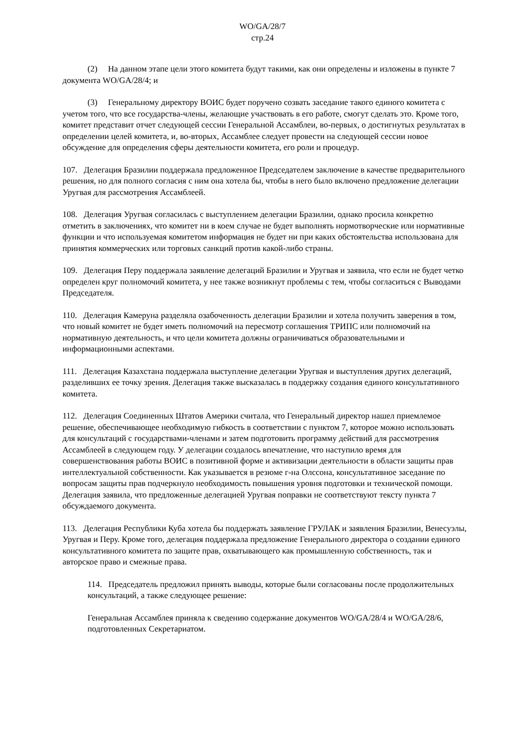WO/GA/28/7
стр.24
(2) На данном этапе цели этого комитета будут такими, как они определены и изложены в пункте 7 документа WO/GA/28/4; и
(3) Генеральному директору ВОИС будет поручено созвать заседание такого единого комитета с учетом того, что все государства-члены, желающие участвовать в его работе, смогут сделать это. Кроме того, комитет представит отчет следующей сессии Генеральной Ассамблеи, во-первых, о достигнутых результатах в определении целей комитета, и, во-вторых, Ассамблее следует провести на следующей сессии новое обсуждение для определения сферы деятельности комитета, его роли и процедур.
107. Делегация Бразилии поддержала предложенное Председателем заключение в качестве предварительного решения, но для полного согласия с ним она хотела бы, чтобы в него было включено предложение делегации Уругвая для рассмотрения Ассамблеей.
108. Делегация Уругвая согласилась с выступлением делегации Бразилии, однако просила конкретно отметить в заключениях, что комитет ни в коем случае не будет выполнять нормотворческие или нормативные функции и что используемая комитетом информация не будет ни при каких обстоятельства использована для принятия коммерческих или торговых санкций против какой-либо страны.
109. Делегация Перу поддержала заявление делегаций Бразилии и Уругвая и заявила, что если не будет четко определен круг полномочий комитета, у нее также возникнут проблемы с тем, чтобы согласиться с Выводами Председателя.
110. Делегация Камеруна разделяла озабоченность делегации Бразилии и хотела получить заверения в том, что новый комитет не будет иметь полномочий на пересмотр соглашения ТРИПС или полномочий на нормативную деятельность, и что цели комитета должны ограничиваться образовательными и информационными аспектами.
111. Делегация Казахстана поддержала выступление делегации Уругвая и выступления других делегаций, разделивших ее точку зрения. Делегация также высказалась в поддержку создания единого консультативного комитета.
112. Делегация Соединенных Штатов Америки считала, что Генеральный директор нашел приемлемое решение, обеспечивающее необходимую гибкость в соответствии с пунктом 7, которое можно использовать для консультаций с государствами-членами и затем подготовить программу действий для рассмотрения Ассамблеей в следующем году. У делегации создалось впечатление, что наступило время для совершенствования работы ВОИС в позитивной форме и активизации деятельности в области защиты прав интеллектуальной собственности. Как указывается в резюме г-на Олссона, консультативное заседание по вопросам защиты прав подчеркнуло необходимость повышения уровня подготовки и технической помощи. Делегация заявила, что предложенные делегацией Уругвая поправки не соответствуют тексту пункта 7 обсуждаемого документа.
113. Делегация Республики Куба хотела бы поддержать заявление ГРУЛАК и заявления Бразилии, Венесуэлы, Уругвая и Перу. Кроме того, делегация поддержала предложение Генерального директора о создании единого консультативного комитета по защите прав, охватывающего как промышленную собственность, так и авторское право и смежные права.
114. Председатель предложил принять выводы, которые были согласованы после продолжительных консультаций, а также следующее решение:
Генеральная Ассамблея приняла к сведению содержание документов WO/GA/28/4 и WO/GA/28/6, подготовленных Секретариатом.